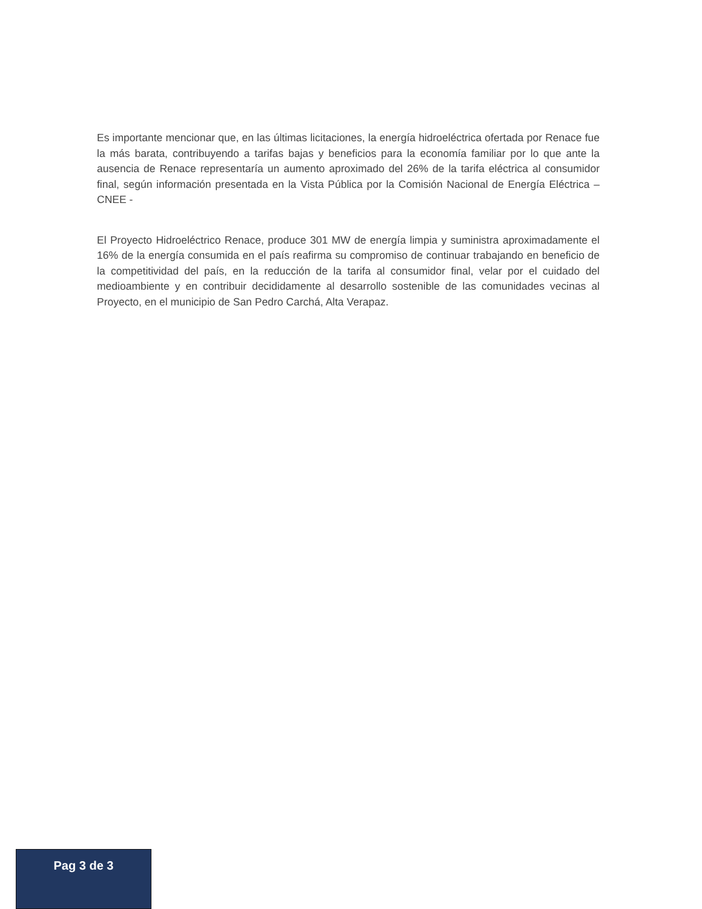Es importante mencionar que, en las últimas licitaciones, la energía hidroeléctrica ofertada por Renace fue la más barata, contribuyendo a tarifas bajas y beneficios para la economía familiar por lo que ante la ausencia de Renace representaría un aumento aproximado del 26% de la tarifa eléctrica al consumidor final, según información presentada en la Vista Pública por la Comisión Nacional de Energía Eléctrica – CNEE -
El Proyecto Hidroeléctrico Renace, produce 301 MW de energía limpia y suministra aproximadamente el 16% de la energía consumida en el país reafirma su compromiso de continuar trabajando en beneficio de la competitividad del país, en la reducción de la tarifa al consumidor final, velar por el cuidado del medioambiente y en contribuir decididamente al desarrollo sostenible de las comunidades vecinas al Proyecto, en el municipio de San Pedro Carchá, Alta Verapaz.
Pag 3 de 3